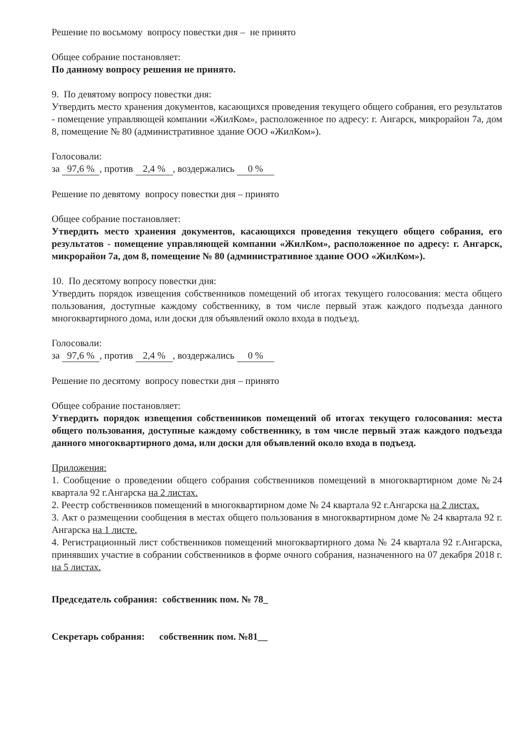Решение по восьмому вопросу повестки дня – не принято
Общее собрание постановляет:
По данному вопросу решения не принято.
9. По девятому вопросу повестки дня:
Утвердить место хранения документов, касающихся проведения текущего общего собрания, его результатов - помещение управляющей компании «ЖилКом», расположенное по адресу: г. Ангарск, микрорайон 7а, дом 8, помещение № 80 (административное здание ООО «ЖилКом»).
Голосовали:
за 97,6 %, против 2,4 %, воздержались 0 %
Решение по девятому вопросу повестки дня – принято
Общее собрание постановляет:
Утвердить место хранения документов, касающихся проведения текущего общего собрания, его результатов - помещение управляющей компании «ЖилКом», расположенное по адресу: г. Ангарск, микрорайон 7а, дом 8, помещение № 80 (административное здание ООО «ЖилКом»).
10. По десятому вопросу повестки дня:
Утвердить порядок извещения собственников помещений об итогах текущего голосования: места общего пользования, доступные каждому собственнику, в том числе первый этаж каждого подъезда данного многоквартирного дома, или доски для объявлений около входа в подъезд.
Голосовали:
за 97,6 %, против 2,4 %, воздержались 0 %
Решение по десятому вопросу повестки дня – принято
Общее собрание постановляет:
Утвердить порядок извещения собственников помещений об итогах текущего голосования: места общего пользования, доступные каждому собственнику, в том числе первый этаж каждого подъезда данного многоквартирного дома, или доски для объявлений около входа в подъезд.
Приложения:
1. Сообщение о проведении общего собрания собственников помещений в многоквартирном доме №24 квартала 92 г.Ангарска на 2 листах.
2. Реестр собственников помещений в многоквартирном доме № 24 квартала 92 г.Ангарска на 2 листах.
3. Акт о размещении сообщения в местах общего пользования в многоквартирном доме № 24 квартала 92 г. Ангарска на 1 листе.
4. Регистрационный лист собственников помещений многоквартирного дома № 24 квартала 92 г.Ангарска, принявших участие в собрании собственников в форме очного собрания, назначенного на 07 декабря 2018 г. на 5 листах.
Председатель собрания: собственник пом. № 78_
Секретарь собрания: собственник пом. №81__